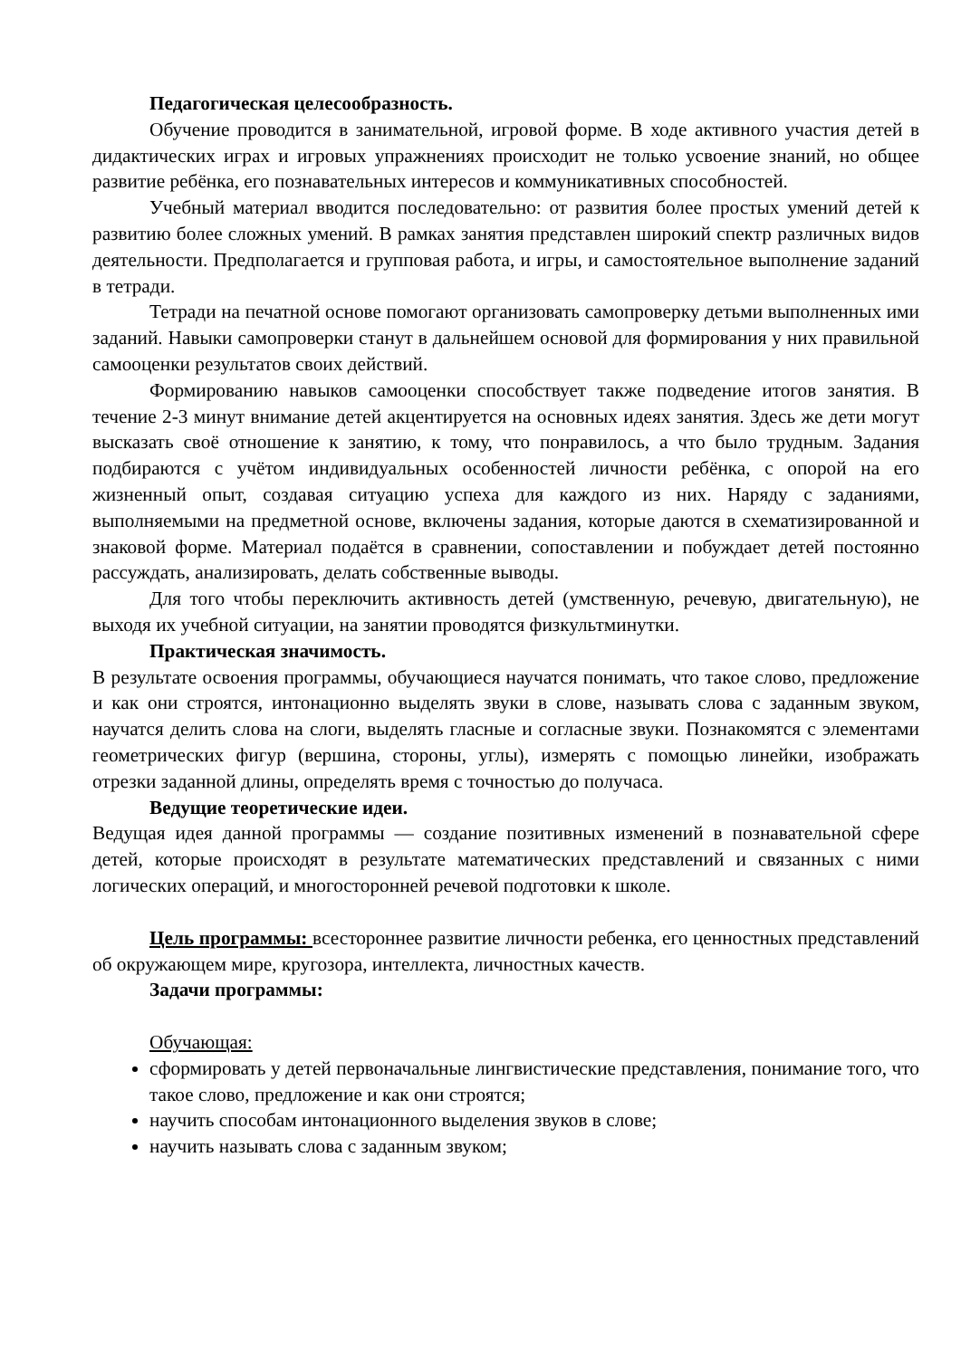Педагогическая целесообразность.
Обучение проводится в занимательной, игровой форме. В ходе активного участия детей в дидактических играх и игровых упражнениях происходит не только усвоение знаний, но общее развитие ребёнка, его познавательных интересов и коммуникативных способностей.
Учебный материал вводится последовательно: от развития более простых умений детей к развитию более сложных умений. В рамках занятия представлен широкий спектр различных видов деятельности. Предполагается и групповая работа, и игры, и самостоятельное выполнение заданий в тетради.
Тетради на печатной основе помогают организовать самопроверку детьми выполненных ими заданий. Навыки самопроверки станут в дальнейшем основой для формирования у них правильной самооценки результатов своих действий.
Формированию навыков самооценки способствует также подведение итогов занятия. В течение 2-3 минут внимание детей акцентируется на основных идеях занятия. Здесь же дети могут высказать своё отношение к занятию, к тому, что понравилось, а что было трудным. Задания подбираются с учётом индивидуальных особенностей личности ребёнка, с опорой на его жизненный опыт, создавая ситуацию успеха для каждого из них. Наряду с заданиями, выполняемыми на предметной основе, включены задания, которые даются в схематизированной и знаковой форме. Материал подаётся в сравнении, сопоставлении и побуждает детей постоянно рассуждать, анализировать, делать собственные выводы.
Для того чтобы переключить активность детей (умственную, речевую, двигательную), не выходя их учебной ситуации, на занятии проводятся физкультминутки.
Практическая значимость.
В результате освоения программы, обучающиеся научатся понимать, что такое слово, предложение и как они строятся, интонационно выделять звуки в слове, называть слова с заданным звуком, научатся делить слова на слоги, выделять гласные и согласные звуки. Познакомятся с элементами геометрических фигур (вершина, стороны, углы), измерять с помощью линейки, изображать отрезки заданной длины, определять время с точностью до получаса.
Ведущие теоретические идеи.
Ведущая идея данной программы — создание позитивных изменений в познавательной сфере детей, которые происходят в результате математических представлений и связанных с ними логических операций, и многосторонней речевой подготовки к школе.
Цель программы: всестороннее развитие личности ребенка, его ценностных представлений об окружающем мире, кругозора, интеллекта, личностных качеств.
Задачи программы:
Обучающая:
сформировать у детей первоначальные лингвистические представления, понимание того, что такое слово, предложение и как они строятся;
научить способам интонационного выделения звуков в слове;
научить называть слова с заданным звуком;